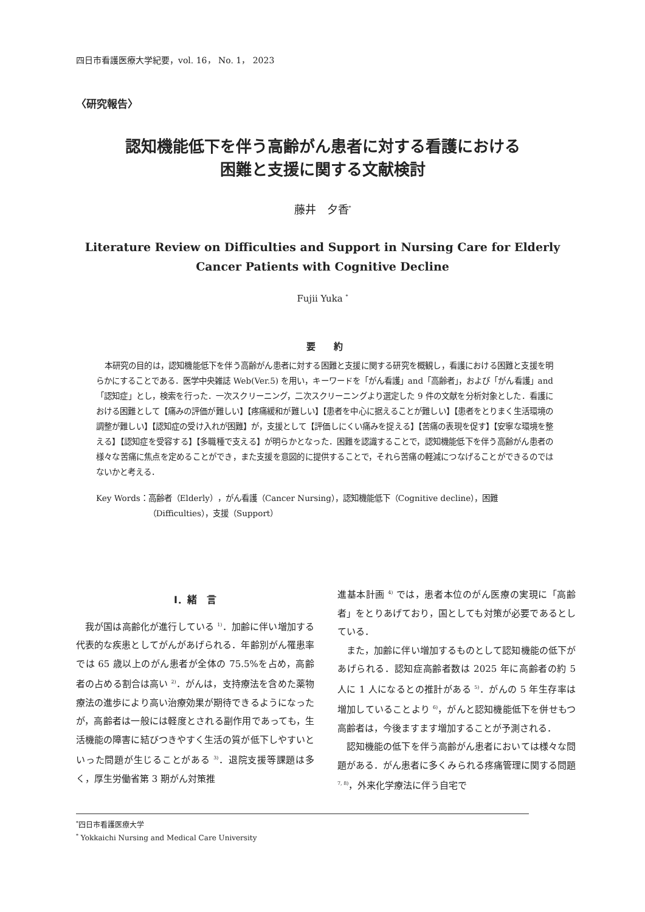四日市看護医療大学紀要，vol. 16， No. 1， 2023
〈研究報告〉
認知機能低下を伴う高齢がん患者に対する看護における
困難と支援に関する文献検討
藤井　夕香<sup>*</sup>
Literature Review on Difficulties and Support in Nursing Care for Elderly
Cancer Patients with Cognitive Decline
Fujii Yuka <sup>*</sup>
要　　約
本研究の目的は，認知機能低下を伴う高齢がん患者に対する困難と支援に関する研究を概観し，看護における困難と支援を明らかにすることである．医学中央雑誌 Web(Ver.5) を用い，キーワードを「がん看護」and「高齢者」，および「がん看護」and「認知症」とし，検索を行った．一次スクリーニング，二次スクリーニングより選定した 9 件の文献を分析対象とした．看護における困難として【痛みの評価が難しい】【疼痛緩和が難しい】【患者を中心に据えることが難しい】【患者をとりまく生活環境の調整が難しい】【認知症の受け入れが困難】が，支援として【評価しにくい痛みを捉える】【苦痛の表現を促す】【安寧な環境を整える】【認知症を受容する】【多職種で支える】が明らかとなった．困難を認識することで，認知機能低下を伴う高齢がん患者の様々な苦痛に焦点を定めることができ，また支援を意図的に提供することで，それら苦痛の軽減につなげることができるのではないかと考える．
Key Words： 高齢者（Elderly），がん看護（Cancer Nursing），認知機能低下（Cognitive decline），困難（Difficulties），支援（Support）
Ⅰ．緒　言
我が国は高齢化が進行している <sup>1)</sup>．加齢に伴い増加する代表的な疾患としてがんがあげられる．年齢別がん罹患率では 65 歳以上のがん患者が全体の 75.5%を占め，高齢者の占める割合は高い <sup>2)</sup>．がんは，支持療法を含めた薬物療法の進歩により高い治療効果が期待できるようになったが，高齢者は一般には軽度とされる副作用であっても，生活機能の障害に結びつきやすく生活の質が低下しやすいといった問題が生じることがある <sup>3)</sup>．退院支援等課題は多く，厚生労働省第 3 期がん対策推
進基本計画 <sup>4)</sup> では，患者本位のがん医療の実現に「高齢者」をとりあげており，国としても対策が必要であるとしている．
また，加齢に伴い増加するものとして認知機能の低下があげられる．認知症高齢者数は 2025 年に高齢者の約 5 人に 1 人になるとの推計がある <sup>5)</sup>．がんの 5 年生存率は増加していることより <sup>6)</sup>，がんと認知機能低下を併せもつ高齢者は，今後ますます増加することが予測される．
認知機能の低下を伴う高齢がん患者においては様々な問題がある．がん患者に多くみられる疼痛管理に関する問題 <sup>7, 8)</sup>，外来化学療法に伴う自宅で
<sup>*</sup> 四日市看護医療大学
<sup>*</sup> Yokkaichi Nursing and Medical Care University